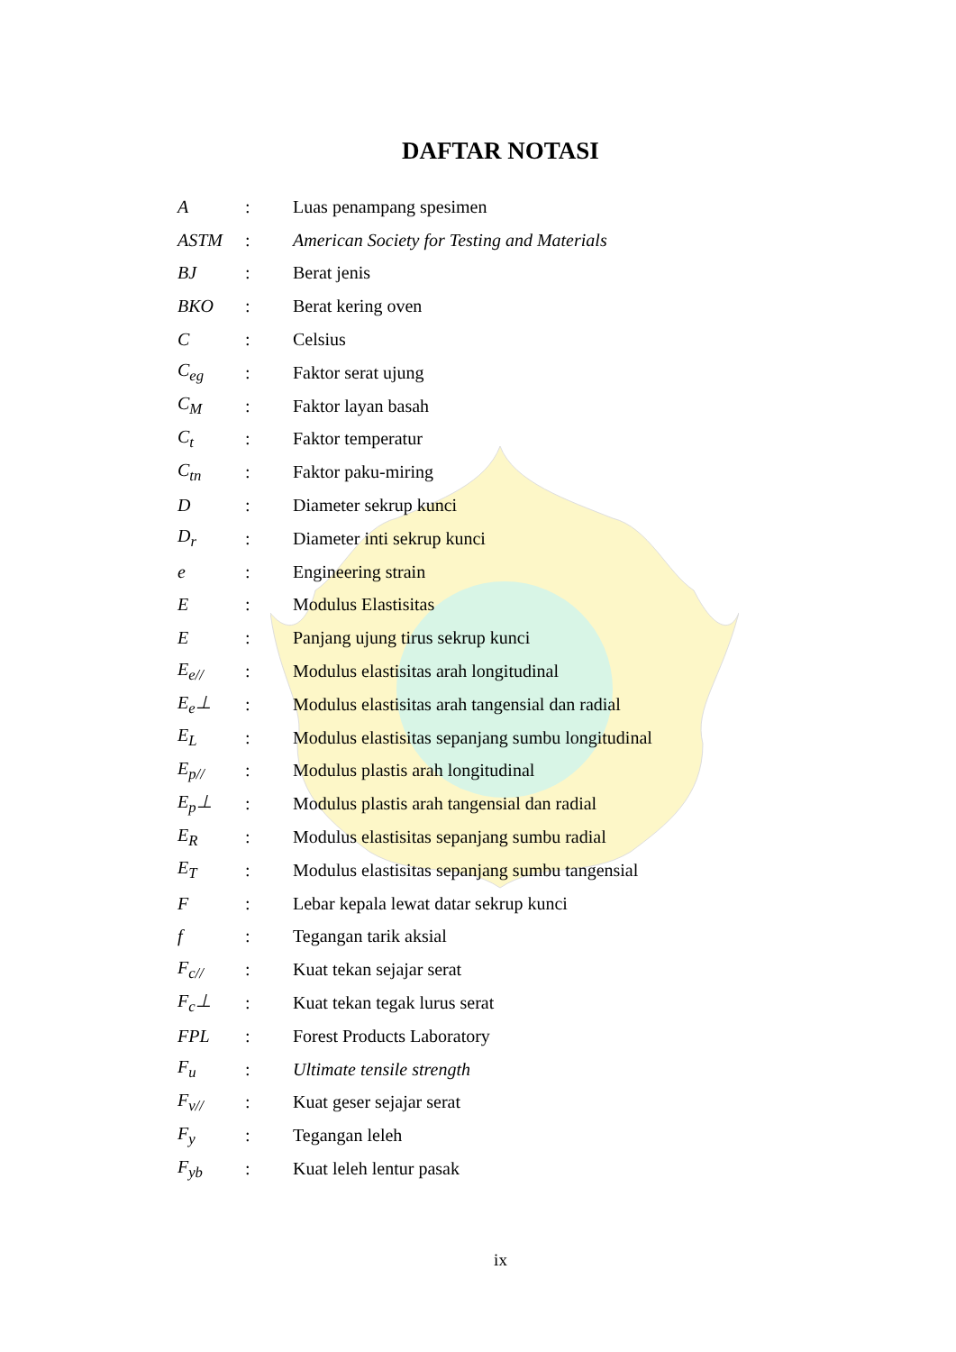DAFTAR NOTASI
| A | : | Luas penampang spesimen |
| ASTM | : | American Society for Testing and Materials |
| BJ | : | Berat jenis |
| BKO | : | Berat kering oven |
| C | : | Celsius |
| C<sub>eg</sub> | : | Faktor serat ujung |
| C<sub>M</sub> | : | Faktor layan basah |
| C<sub>t</sub> | : | Faktor temperatur |
| C<sub>tn</sub> | : | Faktor paku-miring |
| D | : | Diameter sekrup kunci |
| D<sub>r</sub> | : | Diameter inti sekrup kunci |
| e | : | Engineering strain |
| E | : | Modulus Elastisitas |
| E | : | Panjang ujung tirus sekrup kunci |
| E<sub>e//</sub> | : | Modulus elastisitas arah longitudinal |
| E<sub>e</sub>⊥ | : | Modulus elastisitas arah tangensial dan radial |
| E<sub>L</sub> | : | Modulus elastisitas sepanjang sumbu longitudinal |
| E<sub>p//</sub> | : | Modulus plastis arah longitudinal |
| E<sub>p</sub>⊥ | : | Modulus plastis arah tangensial dan radial |
| E<sub>R</sub> | : | Modulus elastisitas sepanjang sumbu radial |
| E<sub>T</sub> | : | Modulus elastisitas sepanjang sumbu tangensial |
| F | : | Lebar kepala lewat datar sekrup kunci |
| f | : | Tegangan tarik aksial |
| F<sub>c//</sub> | : | Kuat tekan sejajar serat |
| F<sub>c</sub>⊥ | : | Kuat tekan tegak lurus serat |
| FPL | : | Forest Products Laboratory |
| F<sub>u</sub> | : | Ultimate tensile strength |
| F<sub>v//</sub> | : | Kuat geser sejajar serat |
| F<sub>y</sub> | : | Tegangan leleh |
| F<sub>yb</sub> | : | Kuat leleh lentur pasak |
ix